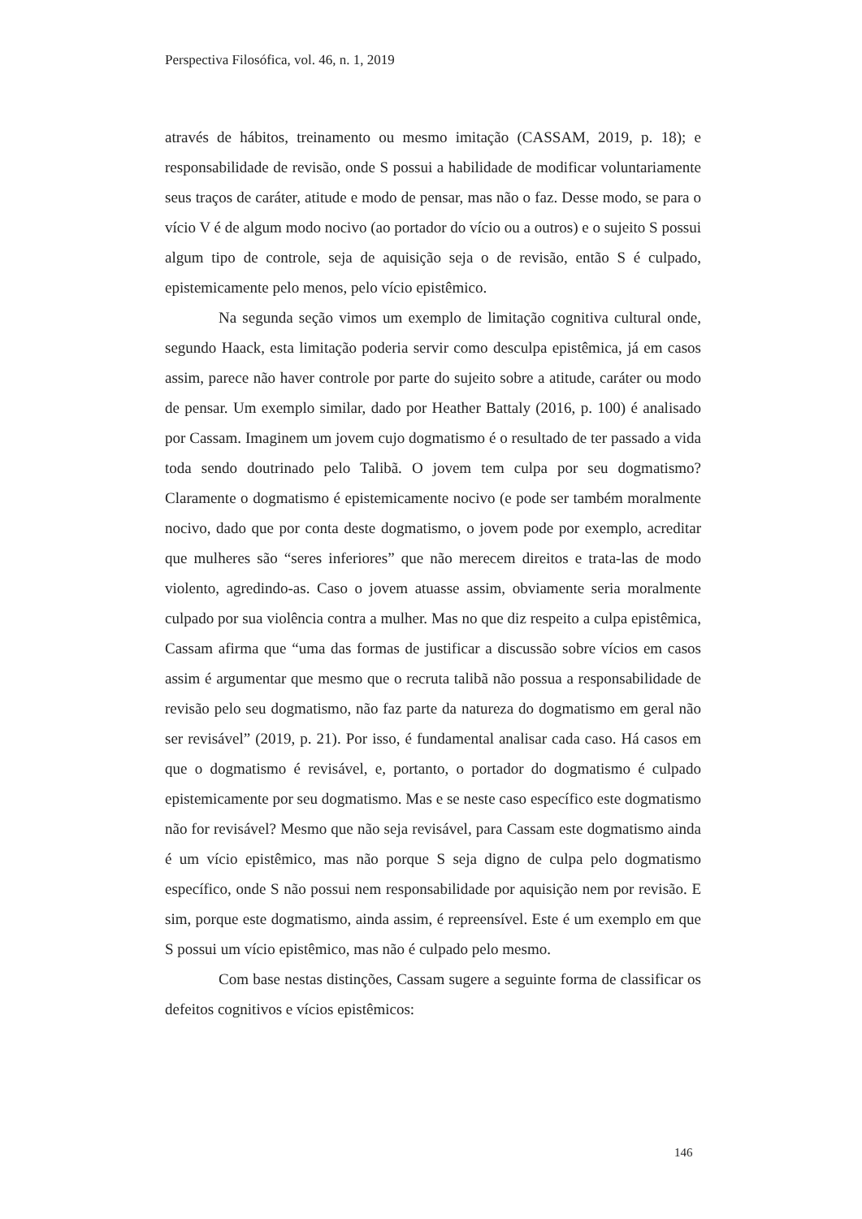Perspectiva Filosófica, vol. 46, n. 1, 2019
através de hábitos, treinamento ou mesmo imitação (CASSAM, 2019, p. 18); e responsabilidade de revisão, onde S possui a habilidade de modificar voluntariamente seus traços de caráter, atitude e modo de pensar, mas não o faz. Desse modo, se para o vício V é de algum modo nocivo (ao portador do vício ou a outros) e o sujeito S possui algum tipo de controle, seja de aquisição seja o de revisão, então S é culpado, epistemicamente pelo menos, pelo vício epistêmico.
Na segunda seção vimos um exemplo de limitação cognitiva cultural onde, segundo Haack, esta limitação poderia servir como desculpa epistêmica, já em casos assim, parece não haver controle por parte do sujeito sobre a atitude, caráter ou modo de pensar. Um exemplo similar, dado por Heather Battaly (2016, p. 100) é analisado por Cassam. Imaginem um jovem cujo dogmatismo é o resultado de ter passado a vida toda sendo doutrinado pelo Talibã. O jovem tem culpa por seu dogmatismo? Claramente o dogmatismo é epistemicamente nocivo (e pode ser também moralmente nocivo, dado que por conta deste dogmatismo, o jovem pode por exemplo, acreditar que mulheres são “seres inferiores” que não merecem direitos e trata-las de modo violento, agredindo-as. Caso o jovem atuasse assim, obviamente seria moralmente culpado por sua violência contra a mulher. Mas no que diz respeito a culpa epistêmica, Cassam afirma que “uma das formas de justificar a discussão sobre vícios em casos assim é argumentar que mesmo que o recruta talibã não possua a responsabilidade de revisão pelo seu dogmatismo, não faz parte da natureza do dogmatismo em geral não ser revisável” (2019, p. 21). Por isso, é fundamental analisar cada caso. Há casos em que o dogmatismo é revisável, e, portanto, o portador do dogmatismo é culpado epistemicamente por seu dogmatismo. Mas e se neste caso específico este dogmatismo não for revisável? Mesmo que não seja revisável, para Cassam este dogmatismo ainda é um vício epistêmico, mas não porque S seja digno de culpa pelo dogmatismo específico, onde S não possui nem responsabilidade por aquisição nem por revisão. E sim, porque este dogmatismo, ainda assim, é repreensível. Este é um exemplo em que S possui um vício epistêmico, mas não é culpado pelo mesmo.
Com base nestas distinções, Cassam sugere a seguinte forma de classificar os defeitos cognitivos e vícios epistêmicos:
146